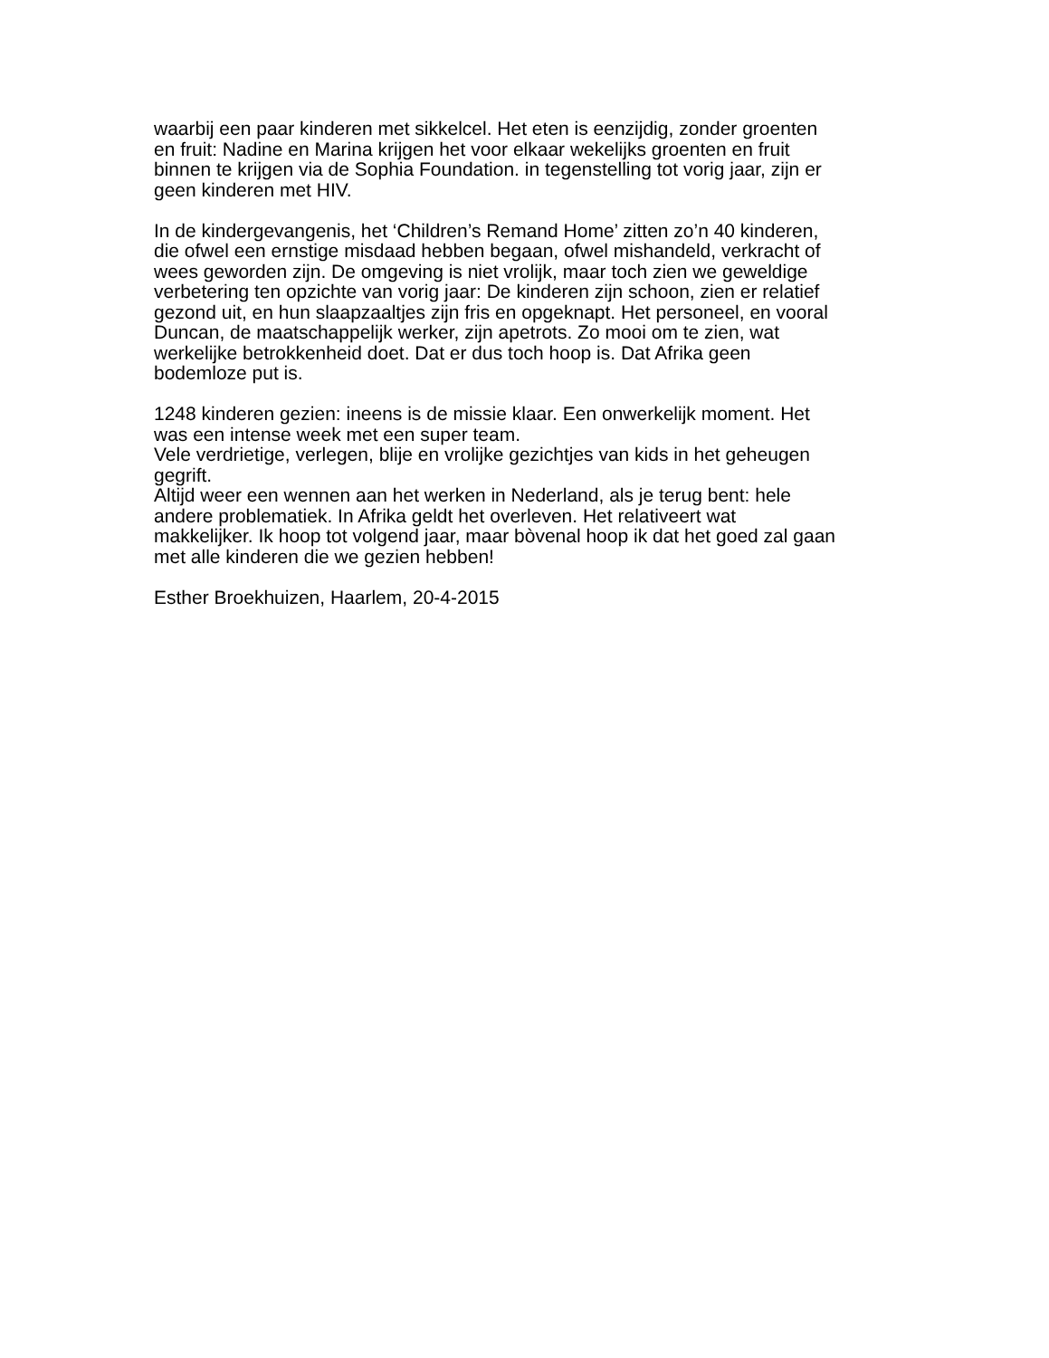waarbij een paar kinderen met sikkelcel. Het eten is eenzijdig, zonder groenten
en fruit: Nadine en Marina krijgen het voor elkaar wekelijks groenten en fruit
binnen te krijgen via de Sophia Foundation. in tegenstelling tot vorig jaar, zijn er
geen kinderen met HIV.
In de kindergevangenis, het ‘Children’s Remand Home’ zitten zo’n 40 kinderen,
die ofwel een ernstige misdaad hebben begaan, ofwel mishandeld, verkracht of
wees geworden zijn. De omgeving is niet vrolijk, maar toch zien we geweldige
verbetering ten opzichte van vorig jaar: De kinderen zijn schoon, zien er relatief
gezond uit, en hun slaapzaaltjes zijn fris en opgeknapt. Het personeel, en vooral
Duncan, de maatschappelijk werker, zijn apetrots. Zo mooi om te zien, wat
werkelijke betrokkenheid doet. Dat er dus toch hoop is. Dat Afrika geen
bodemloze put is.
1248 kinderen gezien: ineens is de missie klaar. Een onwerkelijk moment. Het
was een intense week met een super team.
Vele verdrietige, verlegen, blije en vrolijke gezichtjes van kids in het geheugen
gegrift.
Altijd weer een wennen aan het werken in Nederland, als je terug bent: hele
andere problematiek. In Afrika geldt het overleven. Het relativeert wat
makkelijker. Ik hoop tot volgend jaar, maar bòvenal hoop ik dat het goed zal gaan
met alle kinderen die we gezien hebben!
Esther Broekhuizen, Haarlem, 20-4-2015